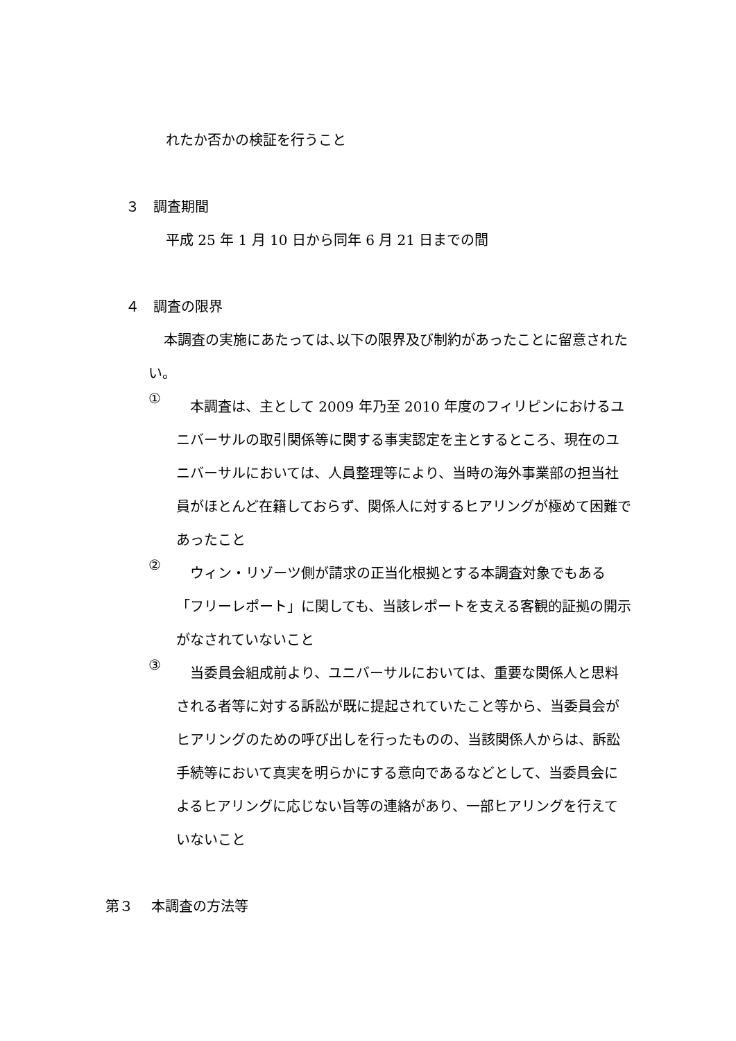れたか否かの検証を行うこと
３　調査期間
平成 25 年 1 月 10 日から同年 6 月 21 日までの間
４　調査の限界
本調査の実施にあたっては､以下の限界及び制約があったことに留意されたい。
①
本調査は、主として 2009 年乃至 2010 年度のフィリピンにおけるユニバーサルの取引関係等に関する事実認定を主とするところ、現在のユニバーサルにおいては、人員整理等により、当時の海外事業部の担当社員がほとんど在籍しておらず、関係人に対するヒアリングが極めて困難であったこと
②
ウィン・リゾーツ側が請求の正当化根拠とする本調査対象でもある「フリーレポート」に関しても、当該レポートを支える客観的証拠の開示がなされていないこと
③
当委員会組成前より、ユニバーサルにおいては、重要な関係人と思料される者等に対する訴訟が既に提起されていたこと等から、当委員会がヒアリングのための呼び出しを行ったものの、当該関係人からは、訴訟手続等において真実を明らかにする意向であるなどとして、当委員会によるヒアリングに応じない旨等の連絡があり、一部ヒアリングを行えていないこと
第３　 本調査の方法等